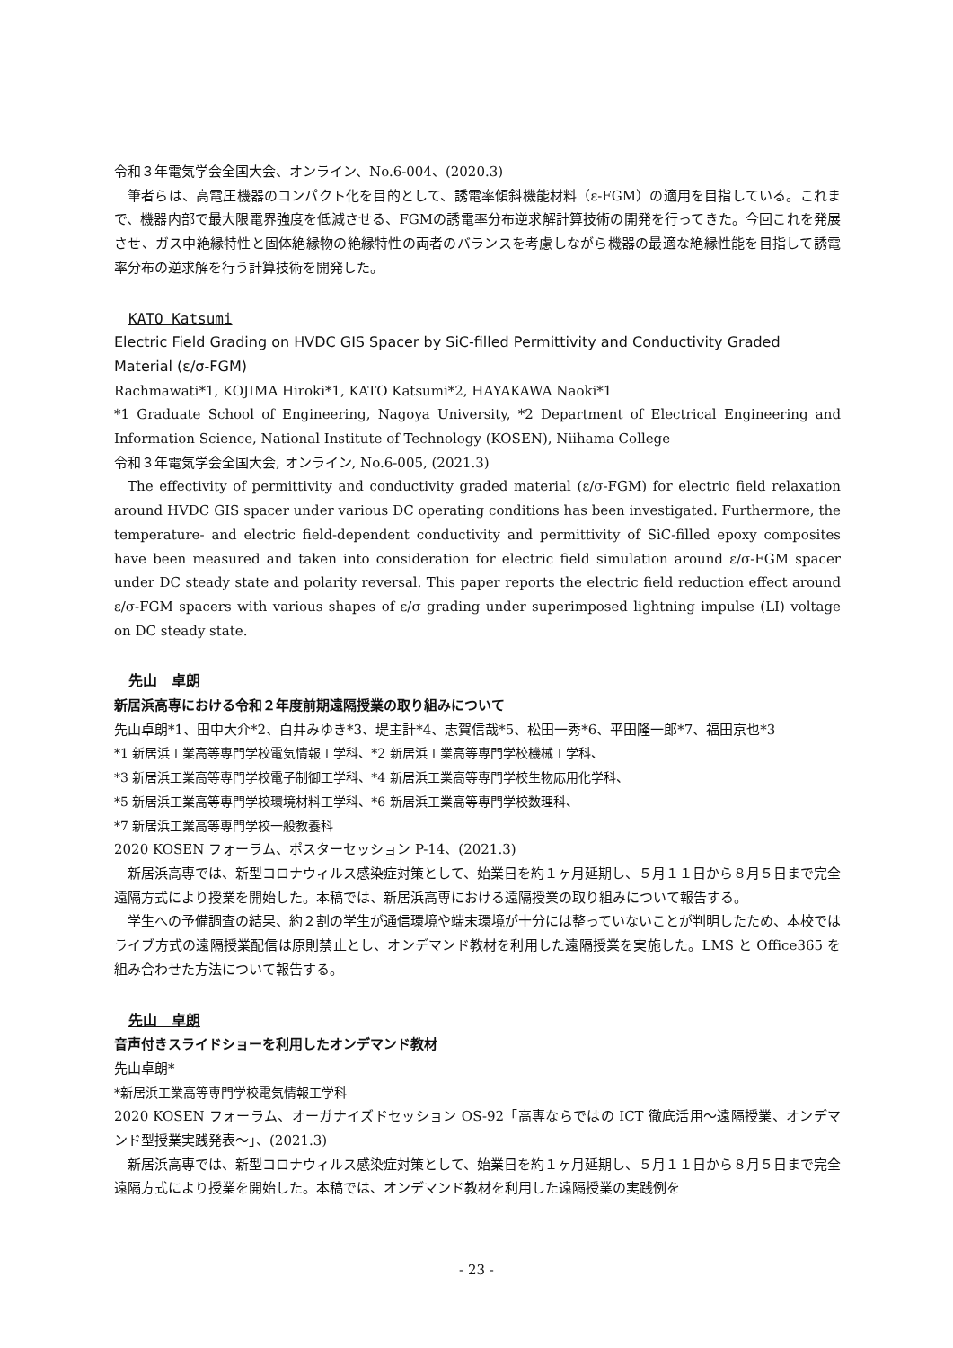令和３年電気学会全国大会、オンライン、No.6-004、(2020.3)
筆者らは、高電圧機器のコンパクト化を目的として、誘電率傾斜機能材料（ε-FGM）の適用を目指している。これまで、機器内部で最大限電界強度を低減させる、FGMの誘電率分布逆求解計算技術の開発を行ってきた。今回これを発展させ、ガス中絶縁特性と固体絶縁物の絶縁特性の両者のバランスを考慮しながら機器の最適な絶縁性能を目指して誘電率分布の逆求解を行う計算技術を開発した。
KATO Katsumi
Electric Field Grading on HVDC GIS Spacer by SiC-filled Permittivity and Conductivity Graded Material (ε/σ-FGM)
Rachmawati*1, KOJIMA Hiroki*1, KATO Katsumi*2, HAYAKAWA Naoki*1
*1 Graduate School of Engineering, Nagoya University, *2 Department of Electrical Engineering and Information Science, National Institute of Technology (KOSEN), Niihama College
令和３年電気学会全国大会, オンライン, No.6-005, (2021.3)
The effectivity of permittivity and conductivity graded material (ε/σ-FGM) for electric field relaxation around HVDC GIS spacer under various DC operating conditions has been investigated. Furthermore, the temperature- and electric field-dependent conductivity and permittivity of SiC-filled epoxy composites have been measured and taken into consideration for electric field simulation around ε/σ-FGM spacer under DC steady state and polarity reversal. This paper reports the electric field reduction effect around ε/σ-FGM spacers with various shapes of ε/σ grading under superimposed lightning impulse (LI) voltage on DC steady state.
先山　卓朗
新居浜高専における令和２年度前期遠隔授業の取り組みについて
先山卓朗*1、田中大介*2、白井みゆき*3、堤主計*4、志賀信哉*5、松田一秀*6、平田隆一郎*7、福田京也*3
*1 新居浜工業高等専門学校電気情報工学科、*2 新居浜工業高等専門学校機械工学科、
*3 新居浜工業高等専門学校電子制御工学科、*4 新居浜工業高等専門学校生物応用化学科、
*5 新居浜工業高等専門学校環境材料工学科、*6 新居浜工業高等専門学校数理科、
*7 新居浜工業高等専門学校一般教養科
2020 KOSEN フォーラム、ポスターセッション P-14、(2021.3)
新居浜高専では、新型コロナウィルス感染症対策として、始業日を約１ヶ月延期し、５月１１日から８月５日まで完全遠隔方式により授業を開始した。本稿では、新居浜高専における遠隔授業の取り組みについて報告する。
学生への予備調査の結果、約２割の学生が通信環境や端末環境が十分には整っていないことが判明したため、本校ではライブ方式の遠隔授業配信は原則禁止とし、オンデマンド教材を利用した遠隔授業を実施した。LMS と Office365 を組み合わせた方法について報告する。
先山　卓朗
音声付きスライドショーを利用したオンデマンド教材
先山卓朗*
*新居浜工業高等専門学校電気情報工学科
2020 KOSEN フォーラム、オーガナイズドセッション OS-92「高専ならではの ICT 徹底活用～遠隔授業、オンデマンド型授業実践発表～」、(2021.3)
新居浜高専では、新型コロナウィルス感染症対策として、始業日を約１ヶ月延期し、５月１１日から８月５日まで完全遠隔方式により授業を開始した。本稿では、オンデマンド教材を利用した遠隔授業の実践例を
- 23 -